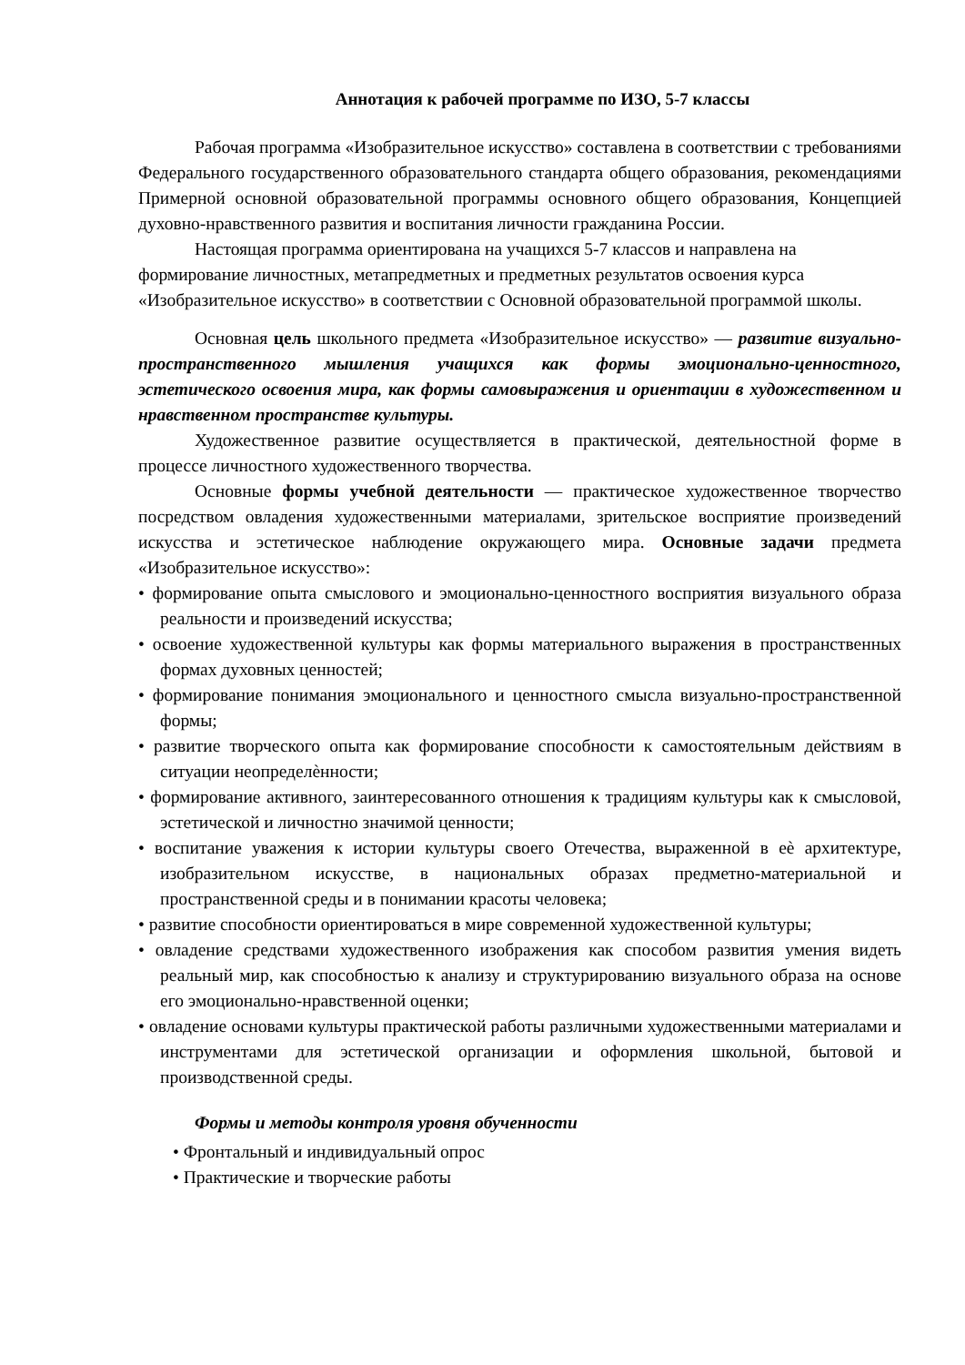Аннотация к рабочей программе по ИЗО, 5-7 классы
Рабочая программа «Изобразительное искусство» составлена в соответствии с требованиями Федерального государственного образовательного стандарта общего образования, рекомендациями Примерной основной образовательной программы основного общего образования, Концепцией духовно-нравственного развития и воспитания личности гражданина России.
Настоящая программа ориентирована на учащихся 5-7 классов и направлена на формирование личностных, метапредметных и предметных результатов освоения курса «Изобразительное искусство» в соответствии с Основной образовательной программой школы.
Основная цель школьного предмета «Изобразительное искусство» — развитие визуально-пространственного мышления учащихся как формы эмоционально-ценностного, эстетического освоения мира, как формы самовыражения и ориентации в художественном и нравственном пространстве культуры.
Художественное развитие осуществляется в практической, деятельностной форме в процессе личностного художественного творчества.
Основные формы учебной деятельности — практическое художественное творчество посредством овладения художественными материалами, зрительское восприятие произведений искусства и эстетическое наблюдение окружающего мира. Основные задачи предмета «Изобразительное искусство»:
• формирование опыта смыслового и эмоционально-ценностного восприятия визуального образа реальности и произведений искусства;
• освоение художественной культуры как формы материального выражения в пространственных формах духовных ценностей;
• формирование понимания эмоционального и ценностного смысла визуально-пространственной формы;
• развитие творческого опыта как формирование способности к самостоятельным действиям в ситуации неопределѐнности;
• формирование активного, заинтересованного отношения к традициям культуры как к смысловой, эстетической и личностно значимой ценности;
• воспитание уважения к истории культуры своего Отечества, выраженной в еѐ архитектуре, изобразительном искусстве, в национальных образах предметно-материальной и пространственной среды и в понимании красоты человека;
• развитие способности ориентироваться в мире современной художественной культуры;
• овладение средствами художественного изображения как способом развития умения видеть реальный мир, как способностью к анализу и структурированию визуального образа на основе его эмоционально-нравственной оценки;
• овладение основами культуры практической работы различными художественными материалами и инструментами для эстетической организации и оформления школьной, бытовой и производственной среды.
Формы и методы контроля уровня обученности
• Фронтальный и индивидуальный опрос
• Практические и творческие работы